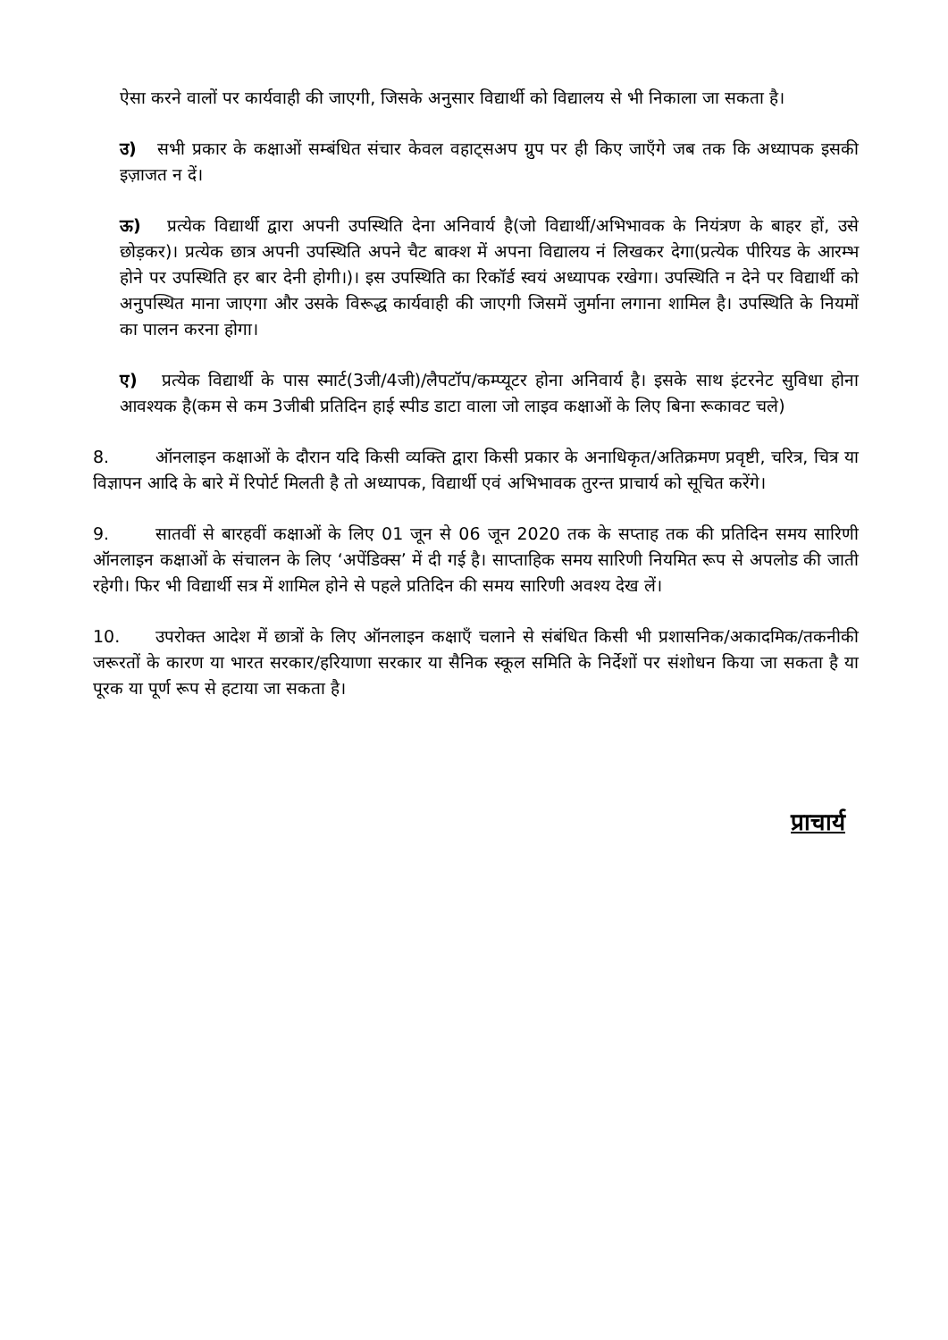ऐसा करने वालों पर कार्यवाही की जाएगी, जिसके अनुसार विद्यार्थी को विद्यालय से भी निकाला जा सकता है।
उ) सभी प्रकार के कक्षाओं सम्बंधित संचार केवल वहाट्सअप ग्रुप पर ही किए जाएँगे जब तक कि अध्यापक इसकी इज़ाजत न दें।
ऊ) प्रत्येक विद्यार्थी द्वारा अपनी उपस्थिति देना अनिवार्य है(जो विद्यार्थी/अभिभावक के नियंत्रण के बाहर हों, उसे छोड़कर)। प्रत्येक छात्र अपनी उपस्थिति अपने चैट बाक्श में अपना विद्यालय नं लिखकर देगा(प्रत्येक पीरियड के आरम्भ होने पर उपस्थिति हर बार देनी होगी।)। इस उपस्थिति का रिकॉर्ड स्वयं अध्यापक रखेगा। उपस्थिति न देने पर विद्यार्थी को अनुपस्थित माना जाएगा और उसके विरूद्ध कार्यवाही की जाएगी जिसमें जुर्माना लगाना शामिल है। उपस्थिति के नियमों का पालन करना होगा।
ए) प्रत्येक विद्यार्थी के पास स्मार्ट(3जी/4जी)/लैपटॉप/कम्प्यूटर होना अनिवार्य है। इसके साथ इंटरनेट सुविधा होना आवश्यक है(कम से कम 3जीबी प्रतिदिन हाई स्पीड डाटा वाला जो लाइव कक्षाओं के लिए बिना रूकावट चले)
8. ऑनलाइन कक्षाओं के दौरान यदि किसी व्यक्ति द्वारा किसी प्रकार के अनाधिकृत/अतिक्रमण प्रवृष्टी, चरित्र, चित्र या विज्ञापन आदि के बारे में रिपोर्ट मिलती है तो अध्यापक, विद्यार्थी एवं अभिभावक तुरन्त प्राचार्य को सूचित करेंगे।
9. सातवीं से बारहवीं कक्षाओं के लिए 01 जून से 06 जून 2020 तक के सप्ताह तक की प्रतिदिन समय सारिणी ऑनलाइन कक्षाओं के संचालन के लिए ‘अपेंडिक्स’ में दी गई है। साप्ताहिक समय सारिणी नियमित रूप से अपलोड की जाती रहेगी। फिर भी विद्यार्थी सत्र में शामिल होने से पहले प्रतिदिन की समय सारिणी अवश्य देख लें।
10. उपरोक्त आदेश में छात्रों के लिए ऑनलाइन कक्षाएँ चलाने से संबंधित किसी भी प्रशासनिक/अकादमिक/तकनीकी जरूरतों के कारण या भारत सरकार/हरियाणा सरकार या सैनिक स्कूल समिति के निर्देशों पर संशोधन किया जा सकता है या पूरक या पूर्ण रूप से हटाया जा सकता है।
प्राचार्य